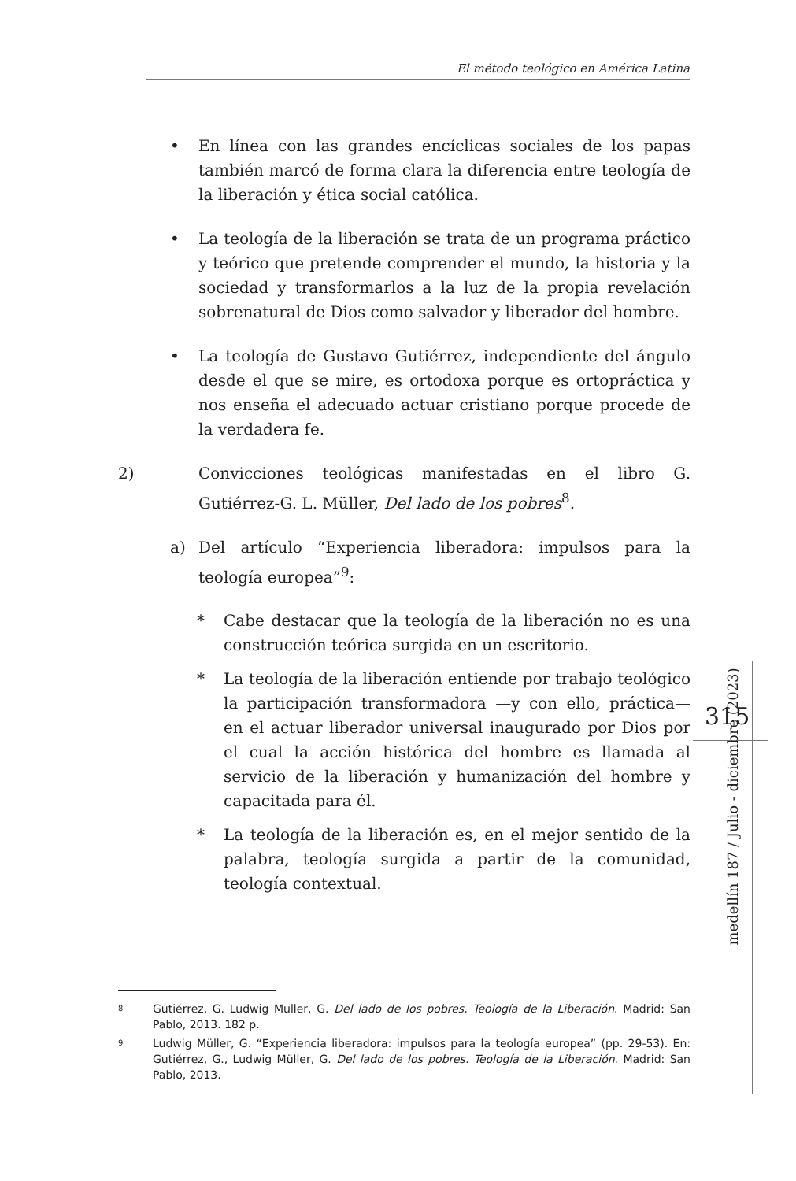El método teológico en América Latina
• En línea con las grandes encíclicas sociales de los papas también marcó de forma clara la diferencia entre teología de la liberación y ética social católica.
• La teología de la liberación se trata de un programa práctico y teórico que pretende comprender el mundo, la historia y la sociedad y transformarlos a la luz de la propia revelación sobrenatural de Dios como salvador y liberador del hombre.
• La teología de Gustavo Gutiérrez, independiente del ángulo desde el que se mire, es ortodoxa porque es ortopráctica y nos enseña el adecuado actuar cristiano porque procede de la verdadera fe.
2) Convicciones teológicas manifestadas en el libro G. Gutiérrez-G. L. Müller, Del lado de los pobres<sup>8</sup>.
a) Del artículo “Experiencia liberadora: impulsos para la teología europea”<sup>9</sup>:
* Cabe destacar que la teología de la liberación no es una construcción teórica surgida en un escritorio.
* La teología de la liberación entiende por trabajo teológico la participación transformadora —y con ello, práctica— en el actuar liberador universal inaugurado por Dios por el cual la acción histórica del hombre es llamada al servicio de la liberación y humanización del hombre y capacitada para él.
* La teología de la liberación es, en el mejor sentido de la palabra, teología surgida a partir de la comunidad, teología contextual.
8 Gutiérrez, G. Ludwig Muller, G. Del lado de los pobres. Teología de la Liberación. Madrid: San Pablo, 2013. 182 p.
9 Ludwig Müller, G. “Experiencia liberadora: impulsos para la teología europea” (pp. 29-53). En: Gutiérrez, G., Ludwig Müller, G. Del lado de los pobres. Teología de la Liberación. Madrid: San Pablo, 2013.
315
medellín 187 / Julio - diciembre (2023)